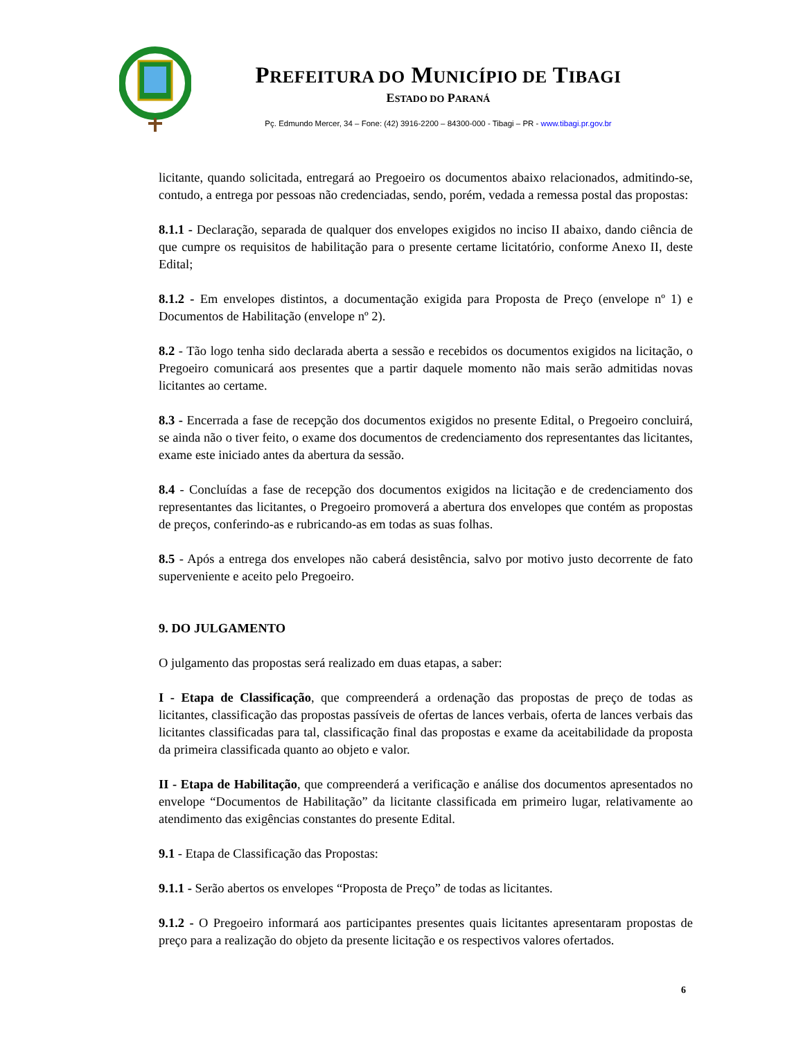PREFEITURA DO MUNICÍPIO DE TIBAGI
ESTADO DO PARANÁ
Pç. Edmundo Mercer, 34 – Fone: (42) 3916-2200 – 84300-000 - Tibagi – PR - www.tibagi.pr.gov.br
licitante, quando solicitada, entregará ao Pregoeiro os documentos abaixo relacionados, admitindo-se, contudo, a entrega por pessoas não credenciadas, sendo, porém, vedada a remessa postal das propostas:
8.1.1 - Declaração, separada de qualquer dos envelopes exigidos no inciso II abaixo, dando ciência de que cumpre os requisitos de habilitação para o presente certame licitatório, conforme Anexo II, deste Edital;
8.1.2 - Em envelopes distintos, a documentação exigida para Proposta de Preço (envelope nº 1) e Documentos de Habilitação (envelope nº 2).
8.2 - Tão logo tenha sido declarada aberta a sessão e recebidos os documentos exigidos na licitação, o Pregoeiro comunicará aos presentes que a partir daquele momento não mais serão admitidas novas licitantes ao certame.
8.3 - Encerrada a fase de recepção dos documentos exigidos no presente Edital, o Pregoeiro concluirá, se ainda não o tiver feito, o exame dos documentos de credenciamento dos representantes das licitantes, exame este iniciado antes da abertura da sessão.
8.4 - Concluídas a fase de recepção dos documentos exigidos na licitação e de credenciamento dos representantes das licitantes, o Pregoeiro promoverá a abertura dos envelopes que contém as propostas de preços, conferindo-as e rubricando-as em todas as suas folhas.
8.5 - Após a entrega dos envelopes não caberá desistência, salvo por motivo justo decorrente de fato superveniente e aceito pelo Pregoeiro.
9. DO JULGAMENTO
O julgamento das propostas será realizado em duas etapas, a saber:
I - Etapa de Classificação, que compreenderá a ordenação das propostas de preço de todas as licitantes, classificação das propostas passíveis de ofertas de lances verbais, oferta de lances verbais das licitantes classificadas para tal, classificação final das propostas e exame da aceitabilidade da proposta da primeira classificada quanto ao objeto e valor.
II - Etapa de Habilitação, que compreenderá a verificação e análise dos documentos apresentados no envelope “Documentos de Habilitação” da licitante classificada em primeiro lugar, relativamente ao atendimento das exigências constantes do presente Edital.
9.1 - Etapa de Classificação das Propostas:
9.1.1 - Serão abertos os envelopes “Proposta de Preço” de todas as licitantes.
9.1.2 - O Pregoeiro informará aos participantes presentes quais licitantes apresentaram propostas de preço para a realização do objeto da presente licitação e os respectivos valores ofertados.
6